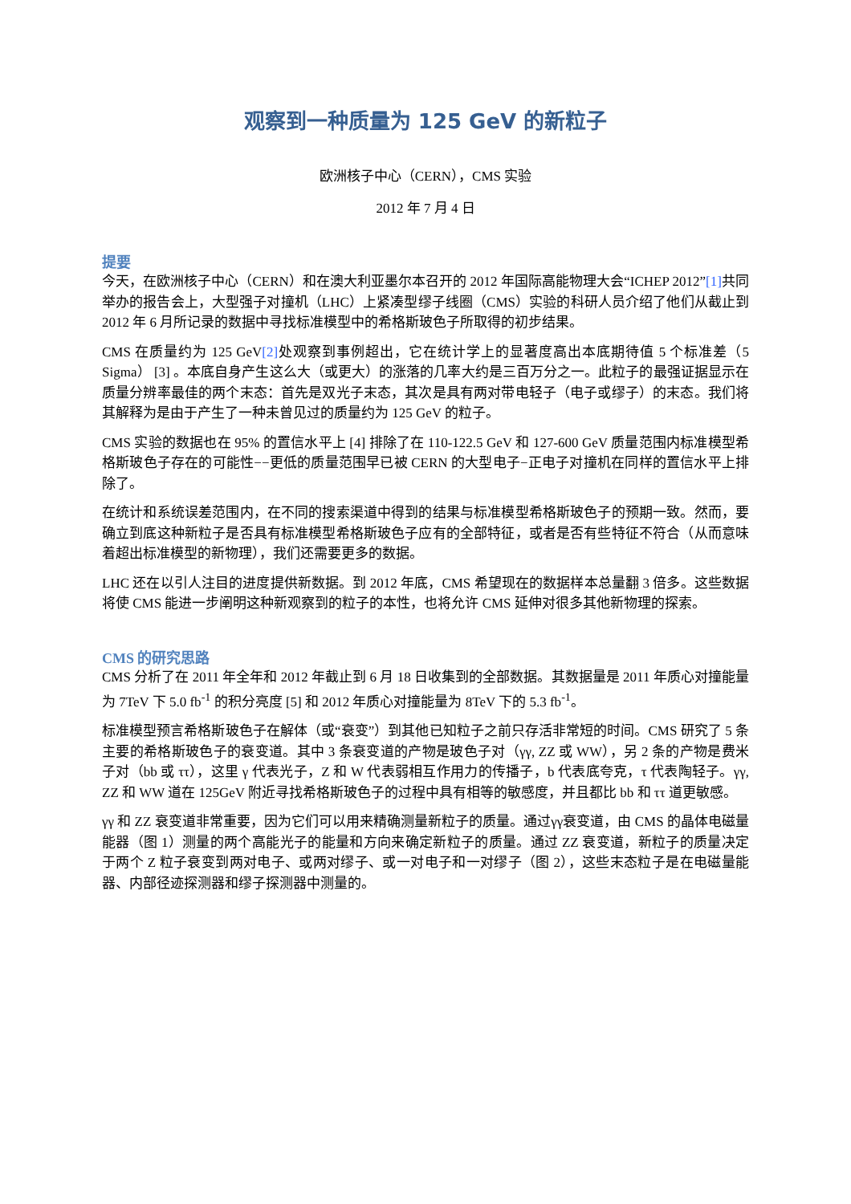观察到一种质量为 125 GeV 的新粒子
欧洲核子中心（CERN），CMS 实验
2012 年 7 月 4 日
提要
今天，在欧洲核子中心（CERN）和在澳大利亚墨尔本召开的 2012 年国际高能物理大会“ICHEP 2012”[1] 共同举办的报告会上，大型强子对撞机（LHC）上紧凑型缪子线圈（CMS）实验的科研人员介绍了他们从截止到 2012 年 6 月所记录的数据中寻找标准模型中的希格斯玻色子所取得的初步结果。
CMS 在质量约为 125 GeV[2] 处观察到事例超出，它在统计学上的显著度高出本底期待值 5 个标准差（5 Sigma） [3] 。本底自身产生这么大（或更大）的涨落的几率大约是三百万分之一。此粒子的最强证据显示在质量分辨率最佳的两个末态：首先是双光子末态，其次是具有两对带电轻子（电子或缪子）的末态。我们将其解释为是由于产生了一种未曾见过的质量约为 125 GeV 的粒子。
CMS 实验的数据也在 95% 的置信水平上 [4] 排除了在 110-122.5 GeV 和 127-600 GeV 质量范围内标准模型希格斯玻色子存在的可能性−−更低的质量范围早已被 CERN 的大型电子−正电子对撞机在同样的置信水平上排除了。
在统计和系统误差范围内，在不同的搜索渠道中得到的结果与标准模型希格斯玻色子的预期一致。然而，要确立到底这种新粒子是否具有标准模型希格斯玻色子应有的全部特征，或者是否有些特征不符合（从而意味着超出标准模型的新物理），我们还需要更多的数据。
LHC 还在以引人注目的进度提供新数据。到 2012 年底，CMS 希望现在的数据样本总量翻 3 倍多。这些数据将使 CMS 能进一步阐明这种新观察到的粒子的本性，也将允许 CMS 延伸对很多其他新物理的探索。
CMS 的研究思路
CMS 分析了在 2011 年全年和 2012 年截止到 6 月 18 日收集到的全部数据。其数据量是 2011 年质心对撞能量为 7TeV 下 5.0 fb<sup>-1</sup> 的积分亮度 [5] 和 2012 年质心对撞能量为 8TeV 下的 5.3 fb<sup>-1</sup>。
标准模型预言希格斯玻色子在解体（或“衰变”）到其他已知粒子之前只存活非常短的时间。CMS 研究了 5 条主要的希格斯玻色子的衰变道。其中 3 条衰变道的产物是玻色子对（γγ, ZZ 或 WW），另 2 条的产物是费米子对（bb 或 ττ），这里 γ 代表光子，Z 和 W 代表弱相互作用力的传播子，b 代表底夸克，τ 代表陶轻子。γγ, ZZ 和 WW 道在 125GeV 附近寻找希格斯玻色子的过程中具有相等的敏感度，并且都比 bb 和 ττ 道更敏感。
γγ 和 ZZ 衰变道非常重要，因为它们可以用来精确测量新粒子的质量。通过γγ衰变道，由 CMS 的晶体电磁量能器（图 1）测量的两个高能光子的能量和方向来确定新粒子的质量。通过 ZZ 衰变道，新粒子的质量决定于两个 Z 粒子衰变到两对电子、或两对缪子、或一对电子和一对缪子（图 2），这些末态粒子是在电磁量能器、内部径迹探测器和缪子探测器中测量的。